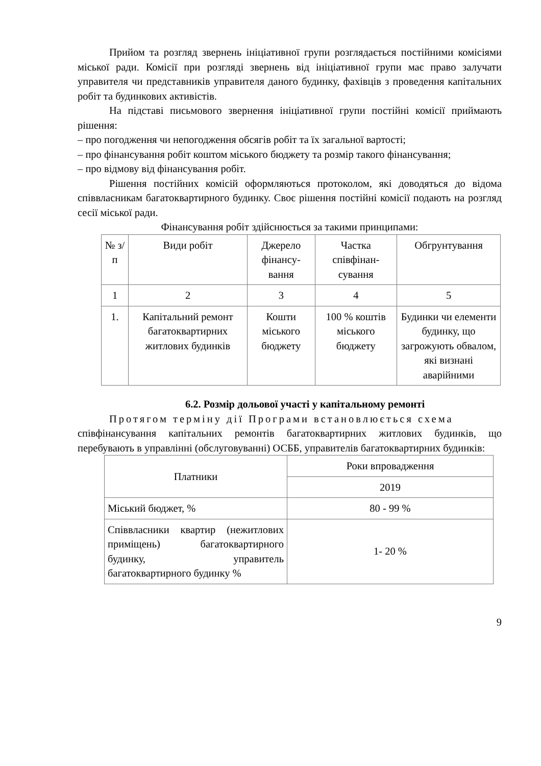Прийом та розгляд звернень ініціативної групи розглядається постійними комісіями міської ради. Комісії при розгляді звернень від ініціативної групи має право залучати управителя чи представників управителя даного будинку, фахівців з проведення капітальних робіт та будинкових активістів.
На підставі письмового звернення ініціативної групи постійні комісії приймають рішення:
– про погодження чи непогодження обсягів робіт та їх загальної вартості;
– про фінансування робіт коштом міського бюджету та розмір такого фінансування;
– про відмову від фінансування робіт.
Рішення постійних комісій оформляються протоколом, які доводяться до відома співвласникам багатоквартирного будинку. Своє рішення постійні комісії подають на розгляд сесії міської ради.
Фінансування робіт здійснюється за такими принципами:
| № з/п | Види робіт | Джерело фінансу-вання | Частка співфінан-сування | Обгрунтування |
| --- | --- | --- | --- | --- |
| 1 | 2 | 3 | 4 | 5 |
| 1. | Капітальний ремонт багатоквартирних житлових будинків | Кошти міського бюджету | 100 % коштів міського бюджету | Будинки чи елементи будинку, що загрожують обвалом, які визнані аварійними |
6.2. Розмір дольової участі у капітальному ремонті
Протягом терміну дії Програми встановлюється схема
співфінансування капітальних ремонтів багатоквартирних житлових будинків, що перебувають в управлінні (обслуговуванні) ОСББ, управителів багатоквартирних будинків:
| Платники | Роки впровадження |
| | 2019 |
| Міський бюджет, % | 80 - 99 % |
| Співвласники квартир (нежитлових приміщень) багатоквартирного будинку, управитель багатоквартирного будинку % | 1- 20 % |
9